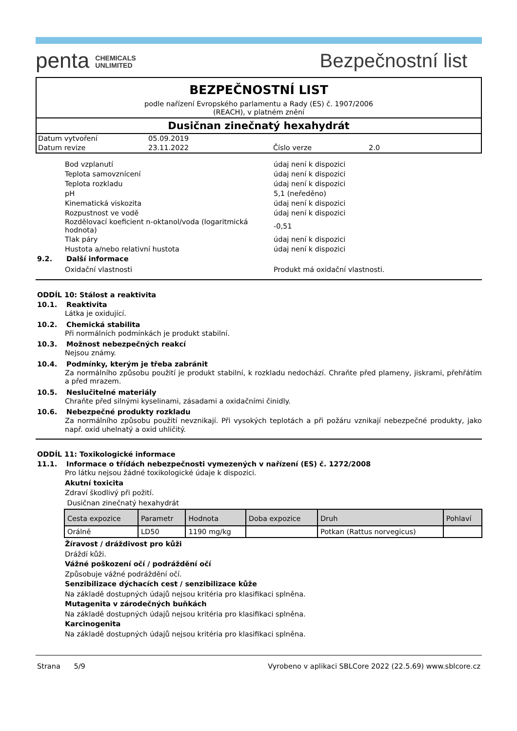penta CHEMICALS
UNLIMITED
Bezpečnostní list
BEZPEČNOSTNÍ LIST
podle nařízení Evropského parlamentu a Rady (ES) č. 1907/2006
(REACH), v platném znění
Dusičnan zinečnatý hexahydrát
| Datum vytvoření | 05.09.2019 | | |
| Datum revize | 23.11.2022 | Číslo verze | 2.0 |
Bod vzplanutí údaj není k dispozici
Teplota samovznícení údaj není k dispozici
Teplota rozkladu údaj není k dispozici
pH 5,1 (neředěno)
Kinematická viskozita údaj není k dispozici
Rozpustnost ve vodě údaj není k dispozici
Rozdělovací koeficient n-oktanol/voda (logaritmická hodnota) -0,51
Tlak páry údaj není k dispozici
Hustota a/nebo relativní hustota údaj není k dispozici
9.2. Další informace
Oxidační vlastnosti Produkt má oxidační vlastnosti.
ODDÍL 10: Stálost a reaktivita
10.1. Reaktivita
Látka je oxidující.
10.2. Chemická stabilita
Při normálních podmínkách je produkt stabilní.
10.3. Možnost nebezpečných reakcí
Nejsou známy.
10.4. Podmínky, kterým je třeba zabránit
Za normálního způsobu použití je produkt stabilní, k rozkladu nedochází. Chraňte před plameny, jiskrami, přehřátím a před mrazem.
10.5. Neslučitelné materiály
Chraňte před silnými kyselinami, zásadami a oxidačními činidly.
10.6. Nebezpečné produkty rozkladu
Za normálního způsobu použití nevznikají. Při vysokých teplotách a při požáru vznikají nebezpečné produkty, jako např. oxid uhelnatý a oxid uhličitý.
ODDÍL 11: Toxikologické informace
11.1. Informace o třídách nebezpečnosti vymezených v nařízení (ES) č. 1272/2008
Pro látku nejsou žádné toxikologické údaje k dispozici.
Akutní toxicita
Zdraví škodlivý při požití.
Dusičnan zinečnatý hexahydrát
| Cesta expozice | Parametr | Hodnota | Doba expozice | Druh | Pohlaví |
| --- | --- | --- | --- | --- | --- |
| Orálně | LD50 | 1190 mg/kg | | Potkan (Rattus norvegicus) | |
Žíravost / dráždivost pro kůži
Dráždí kůži.
Vážné poškození očí / podráždění očí
Způsobuje vážné podráždění očí.
Senzibilizace dýchacích cest / senzibilizace kůže
Na základě dostupných údajů nejsou kritéria pro klasifikaci splněna.
Mutagenita v zárodečných buňkách
Na základě dostupných údajů nejsou kritéria pro klasifikaci splněna.
Karcinogenita
Na základě dostupných údajů nejsou kritéria pro klasifikaci splněna.
Strana 5/9 Vyrobeno v aplikaci SBLCore 2022 (22.5.69) www.sblcore.cz